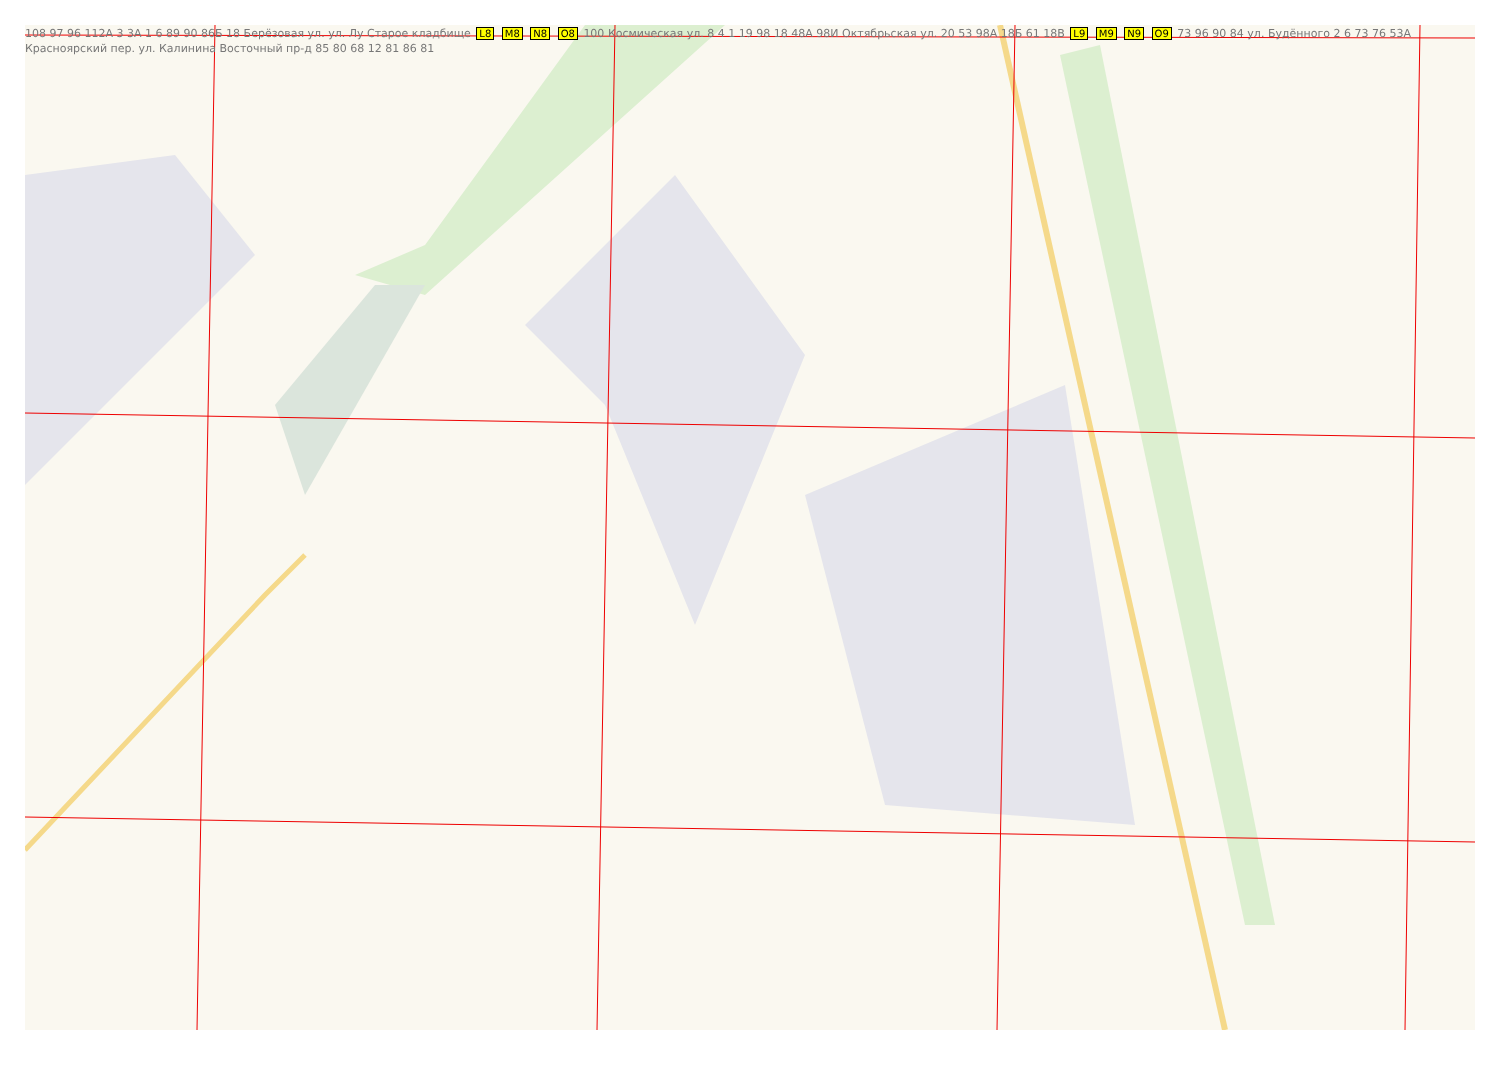108 97 96 112А 3 3А 1 6 89 90 86Б 18 Берёзовая ул. ул. Лу Старое кладбище L8 M8 N8 O8 100 Космическая ул. 8 4 1 19 98 18 48А 98И Октябрьская ул. 20 53 98А 18Б 61 18В L9 M9 N9 O9 73 96 90 84 ул. Будённого 2 6 73 76 53А Красноярский пер. ул. Калинина Восточный пр-д 85 80 68 12 81 86 81